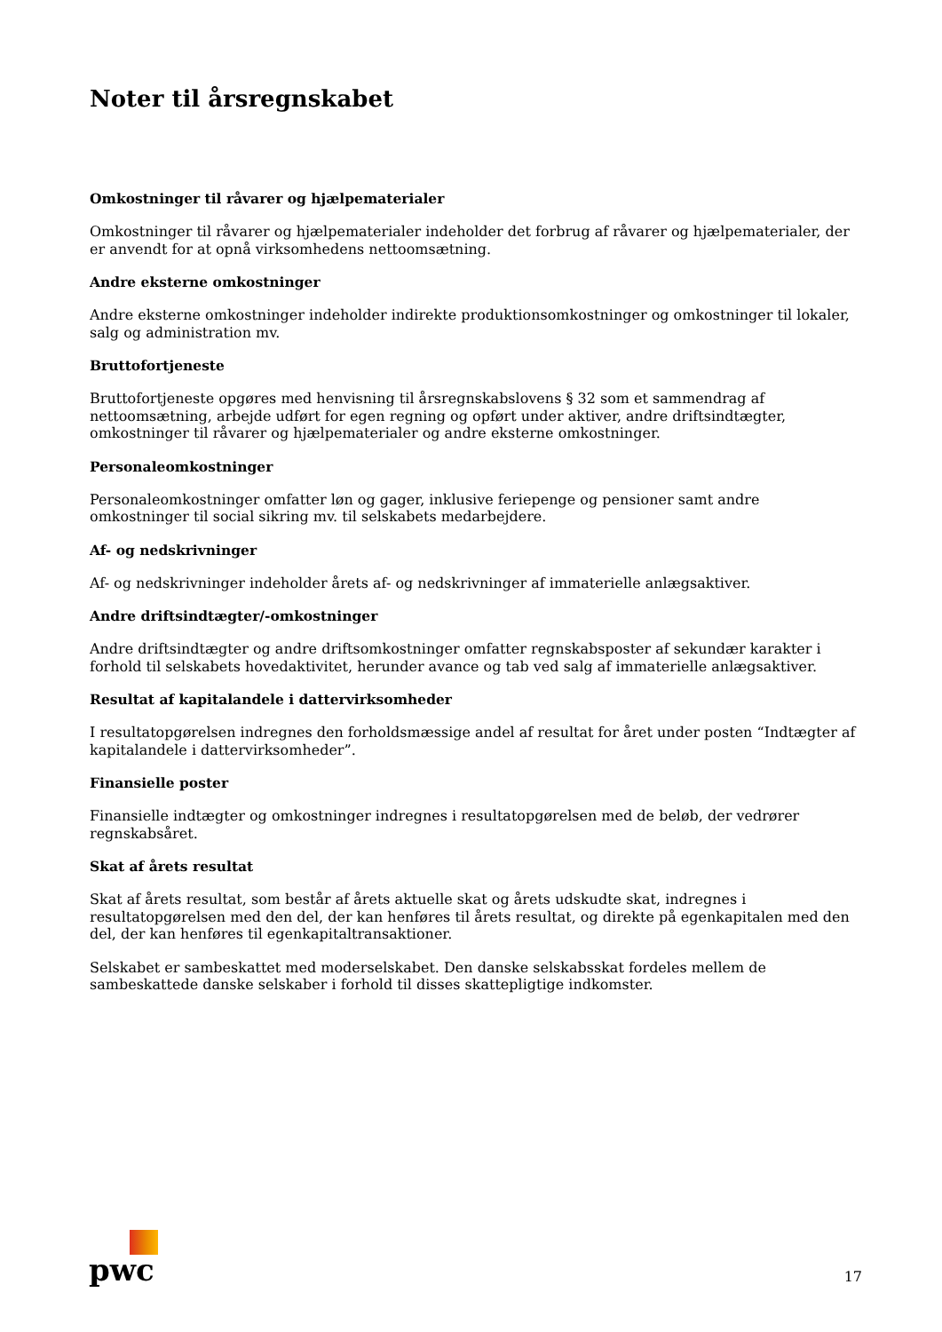Noter til årsregnskabet
Omkostninger til råvarer og hjælpematerialer
Omkostninger til råvarer og hjælpematerialer indeholder det forbrug af råvarer og hjælpematerialer, der er anvendt for at opnå virksomhedens nettoomsætning.
Andre eksterne omkostninger
Andre eksterne omkostninger indeholder indirekte produktionsomkostninger og omkostninger til lokaler, salg og administration mv.
Bruttofortjeneste
Bruttofortjeneste opgøres med henvisning til årsregnskabslovens § 32 som et sammendrag af nettoomsætning, arbejde udført for egen regning og opført under aktiver, andre driftsindtægter, omkostninger til råvarer og hjælpematerialer og andre eksterne omkostninger.
Personaleomkostninger
Personaleomkostninger omfatter løn og gager, inklusive feriepenge og pensioner samt andre omkostninger til social sikring mv. til selskabets medarbejdere.
Af- og nedskrivninger
Af- og nedskrivninger indeholder årets af- og nedskrivninger af immaterielle anlægsaktiver.
Andre driftsindtægter/-omkostninger
Andre driftsindtægter og andre driftsomkostninger omfatter regnskabsposter af sekundær karakter i forhold til selskabets hovedaktivitet, herunder avance og tab ved salg af immaterielle anlægsaktiver.
Resultat af kapitalandele i dattervirksomheder
I resultatopgørelsen indregnes den forholdsmæssige andel af resultat for året under posten “Indtægter af kapitalandele i dattervirksomheder”.
Finansielle poster
Finansielle indtægter og omkostninger indregnes i resultatopgørelsen med de beløb, der vedrører regnskabsåret.
Skat af årets resultat
Skat af årets resultat, som består af årets aktuelle skat og årets udskudte skat, indregnes i resultatopgørelsen med den del, der kan henføres til årets resultat, og direkte på egenkapitalen med den del, der kan henføres til egenkapitaltransaktioner.
Selskabet er sambeskattet med moderselskabet. Den danske selskabsskat fordeles mellem de sambeskattede danske selskaber i forhold til disses skattepligtige indkomster.
pwc
17